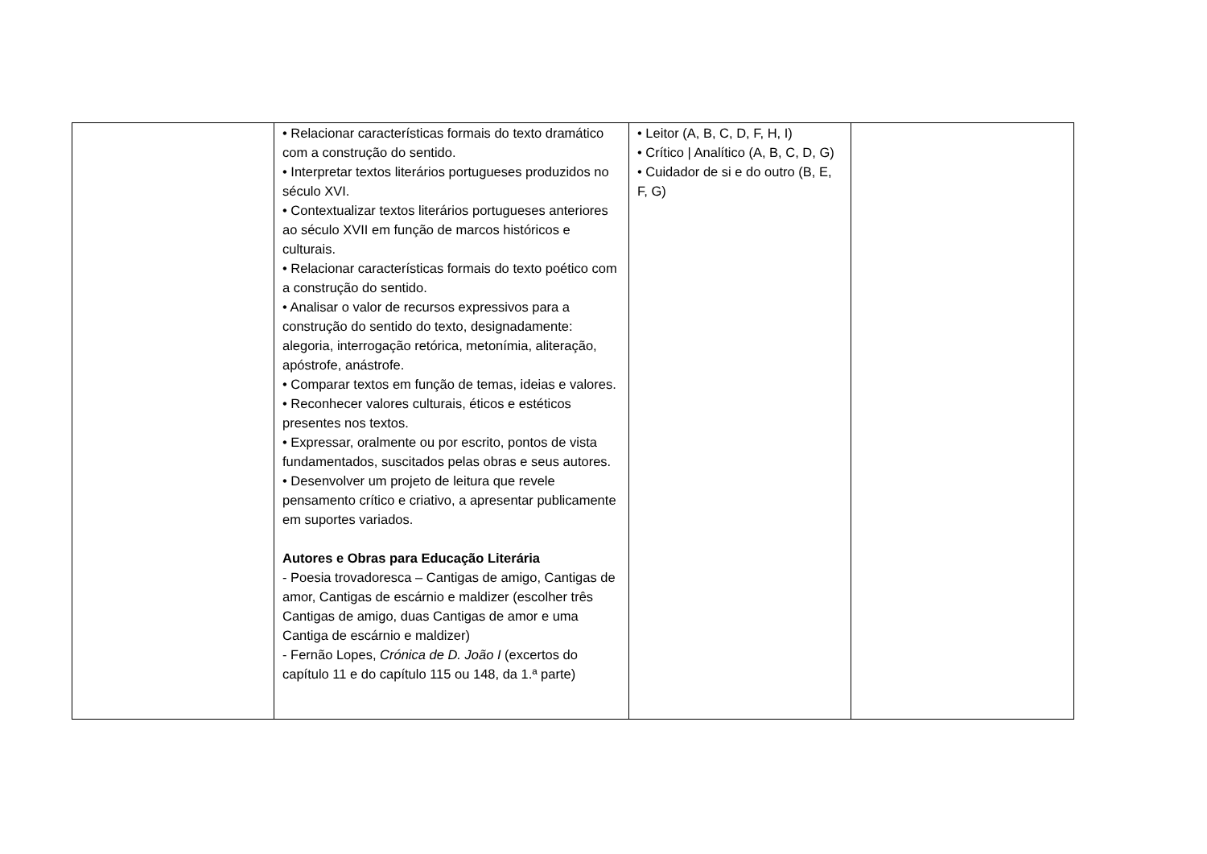| | • Relacionar características formais do texto dramático com a construção do sentido. • Interpretar textos literários portugueses produzidos no século XVI. • Contextualizar textos literários portugueses anteriores ao século XVII em função de marcos históricos e culturais. • Relacionar características formais do texto poético com a construção do sentido. • Analisar o valor de recursos expressivos para a construção do sentido do texto, designadamente: alegoria, interrogação retórica, metonímia, aliteração, apóstrofe, anástrofe. • Comparar textos em função de temas, ideias e valores. • Reconhecer valores culturais, éticos e estéticos presentes nos textos. • Expressar, oralmente ou por escrito, pontos de vista fundamentados, suscitados pelas obras e seus autores. • Desenvolver um projeto de leitura que revele pensamento crítico e criativo, a apresentar publicamente em suportes variados. Autores e Obras para Educação Literária - Poesia trovadoresca – Cantigas de amigo, Cantigas de amor, Cantigas de escárnio e maldizer (escolher três Cantigas de amigo, duas Cantigas de amor e uma Cantiga de escárnio e maldizer) - Fernão Lopes, Crónica de D. João I (excertos do capítulo 11 e do capítulo 115 ou 148, da 1.ª parte) | • Leitor (A, B, C, D, F, H, I) • Crítico / Analítico (A, B, C, D, G) • Cuidador de si e do outro (B, E, F, G) | |